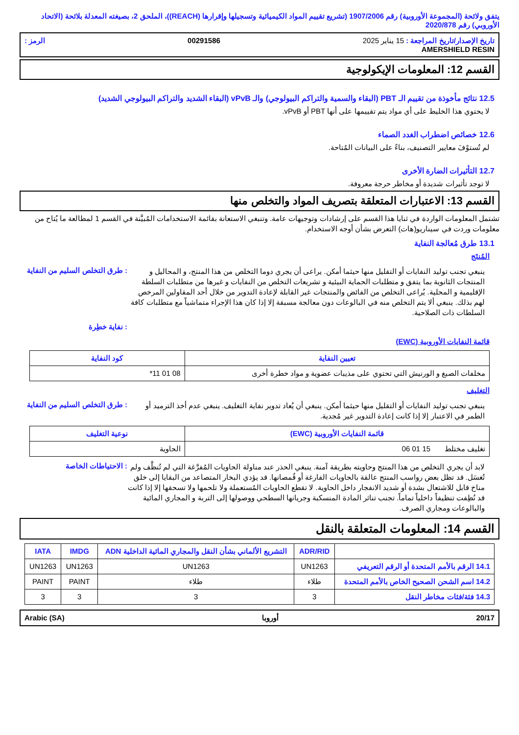يتفق ولائحة (المجموعة الأوروبية) رقم 1907/2006 (تشريع تقييم المواد الكيميائية وتسجيلها وإقرارها (REACH))، الملحق 2، بصيغته المعدلة بلائحة (الاتحاد الأوروبي) رقم 2020/878
تاريخ الإصدار/تاريخ المراجعة : 15 يناير 2025 00291586 الرمز : AMERSHIELD RESIN
القسم 12: المعلومات الإيكولوجية
12.5 نتائج مأخوذة من تقييم الـ PBT (البقاء والسمية والتراكم البيولوجي) والـ vPvB (البقاء الشديد والتراكم البيولوجي الشديد)
لا يحتوي هذا الخليط على أي مواد يتم تقييمها على أنها PBT أو vPvB.
12.6 خصائص اضطراب الغدد الصماء
لم تُستوْفَ معايير التصنيف، بناءً على البيانات المُتاحة.
12.7 التأثيرات الضارة الأخرى
لا توجد تأثيرات شديدة أو مخاطر حرجة معروفة.
القسم 13: الاعتبارات المتعلقة بتصريف المواد والتخلص منها
تشتمل المعلومات الواردة في ثنايا هذا القسم على إرشادات وتوجيهات عامة. وتنبغي الاستعانة بقائمة الاستخدامات المُبيَّنة في القسم 1 لمطالعة ما يُتاح من معلومات وردت في سيناريو(هات) التعرض بشأن أوجه الاستخدام.
13.1 طرق مُعالجة النفاية
المُنتَج
: طرق التخلص السليم من النفاية
ينبغي تجنب توليد النفايات أو التقليل منها حيثما أمكن. يراعى أن يجري دوما التخلص من هذا المنتج، و المحاليل و المنتجات الثانوية بما يتفق و متطلبات الحماية البيئية و تشريعات التخلص من النفايات و غيرها من متطلبات السلطة الإقليمية و المحلية. يُراعى التخلص من الفائض والمنتجات غير القابلة لإعادة التدوير من خلال أحد المقاولين المرخص لهم بذلك. ينبغي ألا يتم التخلص منه في البالوعات دون معالجة مسبقة إلا إذا كان هذا الإجراء متماشياً مع متطلبات كافة السلطات ذات الصلاحية.
: نفاية خطِرة
قائمة النفايات الأوروبية (EWC)
| تعيين النفاية | كود النفاية |
| --- | --- |
| مخلفات الصبغ و الورنيش التي تحتوي على مذيبات عضوية و مواد خطرة أخرى | 08 01 11* |
التغليف
: طرق التخلص السليم من النفاية
ينبغي تجنب توليد النفايات أو التقليل منها حيثما أمكن. ينبغي أن يُعاد تدوير نفاية التغليف. ينبغي عدم أخذ الترميد أو الطمر في الاعتبار إلا إذا كانت إعادة التدوير غير مُجدية.
| قائمة النفايات الأوروبية (EWC) | نوعية التغليف |
| --- | --- |
| تغليف مختلط 15 01 06 | الحاوية |
: الاحتياطات الخاصة
لابد أن يجري التخلص من هذا المنتج وحاويته بطريقة آمنة. ينبغي الحذر عند مناولة الحاويات المُفرَّغة التي لم تُنظَّف ولم تُغسَل. قد تظل بعض رواسب المنتج عالقة بالحاويات الفارغة أو قُمصانها. قد يؤدي البخار المتصاعد من البقايا إلى خلق مناخ قابل للاشتعال بشدة أو شديد الانفجار داخل الحاوية. لا تقطع الحاويات المُستعملة ولا تلحمها ولا تسحقها إلا إذا كانت قد نُظِفت تنظيفاً داخلياً تماماً. تجنب تناثر المادة المنسكبة وجريانها السطحي ووصولها إلى التربة و المجاري المائية والبالوعات ومجاري الصرف.
القسم 14: المعلومات المتعلقة بالنقل
| | ADR/RID | التشريع الألماني بشأن النقل والمجاري المائية الداخلية ADN | IMDG | IATA |
| --- | --- | --- | --- | --- |
| 14.1 الرقم بالأمم المتحدة أو الرقم التعريفي | UN1263 | UN1263 | UN1263 | UN1263 |
| 14.2 اسم الشحن الصحيح الخاص بالأمم المتحدة | طلاء | طلاء | PAINT | PAINT |
| 14.3 فئة/فئات مخاطر النقل | 3 | 3 | 3 | 3 |
20/17 أوروبا Arabic (SA)